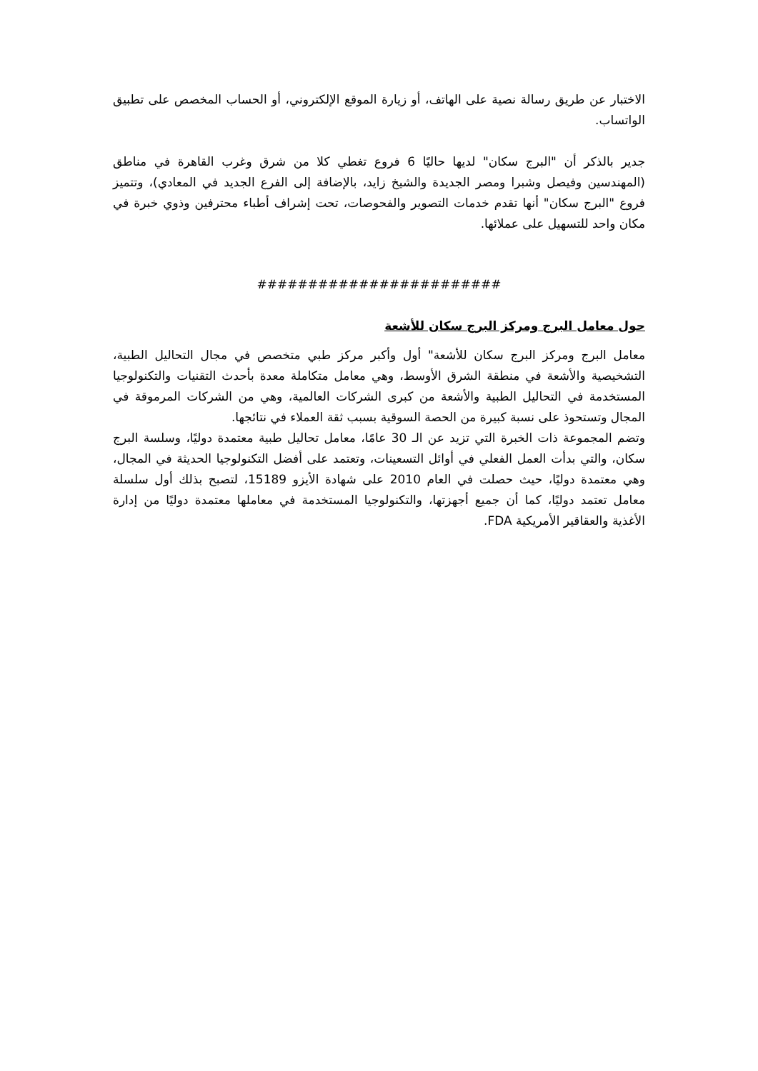الاختبار عن طريق رسالة نصية على الهاتف، أو زيارة الموقع الإلكتروني، أو الحساب المخصص على تطبيق الواتساب.
جدير بالذكر أن "البرج سكان" لديها حاليًا 6 فروع تغطي كلا من شرق وغرب القاهرة في مناطق (المهندسين وفيصل وشبرا ومصر الجديدة والشيخ زايد، بالإضافة إلى الفرع الجديد في المعادي)، وتتميز فروع "البرج سكان" أنها تقدم خدمات التصوير والفحوصات، تحت إشراف أطباء محترفين وذوي خبرة في مكان واحد للتسهيل على عملائها.
########################
حول معامل البرج ومركز البرج سكان للأشعة
معامل البرج ومركز البرج سكان للأشعة" أول وأكبر مركز طبي متخصص في مجال التحاليل الطبية، التشخيصية والأشعة في منطقة الشرق الأوسط، وهي معامل متكاملة معدة بأحدث التقنيات والتكنولوجيا المستخدمة في التحاليل الطبية والأشعة من كبرى الشركات العالمية، وهي من الشركات المرموقة في المجال وتستحوذ على نسبة كبيرة من الحصة السوقية بسبب ثقة العملاء في نتائجها.
وتضم المجموعة ذات الخبرة التي تزيد عن الـ 30 عامًا، معامل تحاليل طبية معتمدة دوليًا، وسلسة البرج سكان، والتي بدأت العمل الفعلي في أوائل التسعينات، وتعتمد على أفضل التكنولوجيا الحديثة في المجال، وهي معتمدة دوليًا، حيث حصلت في العام 2010 على شهادة الأيزو 15189، لتصبح بذلك أول سلسلة معامل تعتمد دوليًا، كما أن جميع أجهزتها، والتكنولوجيا المستخدمة في معاملها معتمدة دوليًا من إدارة الأغذية والعقاقير الأمريكية FDA.